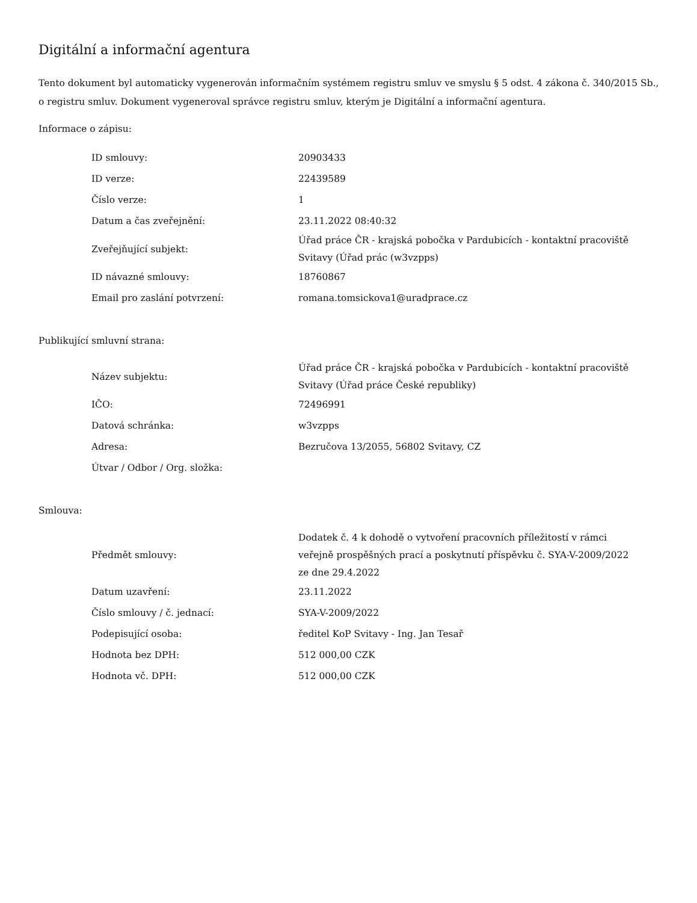Digitální a informační agentura
Tento dokument byl automaticky vygenerován informačním systémem registru smluv ve smyslu § 5 odst. 4 zákona č. 340/2015 Sb., o registru smluv. Dokument vygeneroval správce registru smluv, kterým je Digitální a informační agentura.
Informace o zápisu:
| ID smlouvy: | 20903433 |
| ID verze: | 22439589 |
| Číslo verze: | 1 |
| Datum a čas zveřejnění: | 23.11.2022 08:40:32 |
| Zveřejňující subjekt: | Úřad práce ČR - krajská pobočka v Pardubicích - kontaktní pracoviště Svitavy (Úřad prác (w3vzpps) |
| ID návazné smlouvy: | 18760867 |
| Email pro zaslání potvrzení: | romana.tomsickova1@uradprace.cz |
Publikující smluvní strana:
| Název subjektu: | Úřad práce ČR - krajská pobočka v Pardubicích - kontaktní pracoviště Svitavy (Úřad práce České republiky) |
| IČO: | 72496991 |
| Datová schránka: | w3vzpps |
| Adresa: | Bezručova 13/2055, 56802 Svitavy, CZ |
| Útvar / Odbor / Org. složka: | |
Smlouva:
| Předmět smlouvy: | Dodatek č. 4 k dohodě o vytvoření pracovních příležitostí v rámci veřejně prospěšných prací a poskytnutí příspěvku č. SYA-V-2009/2022 ze dne 29.4.2022 |
| Datum uzavření: | 23.11.2022 |
| Číslo smlouvy / č. jednací: | SYA-V-2009/2022 |
| Podepisující osoba: | ředitel KoP Svitavy - Ing. Jan Tesař |
| Hodnota bez DPH: | 512 000,00 CZK |
| Hodnota vč. DPH: | 512 000,00 CZK |